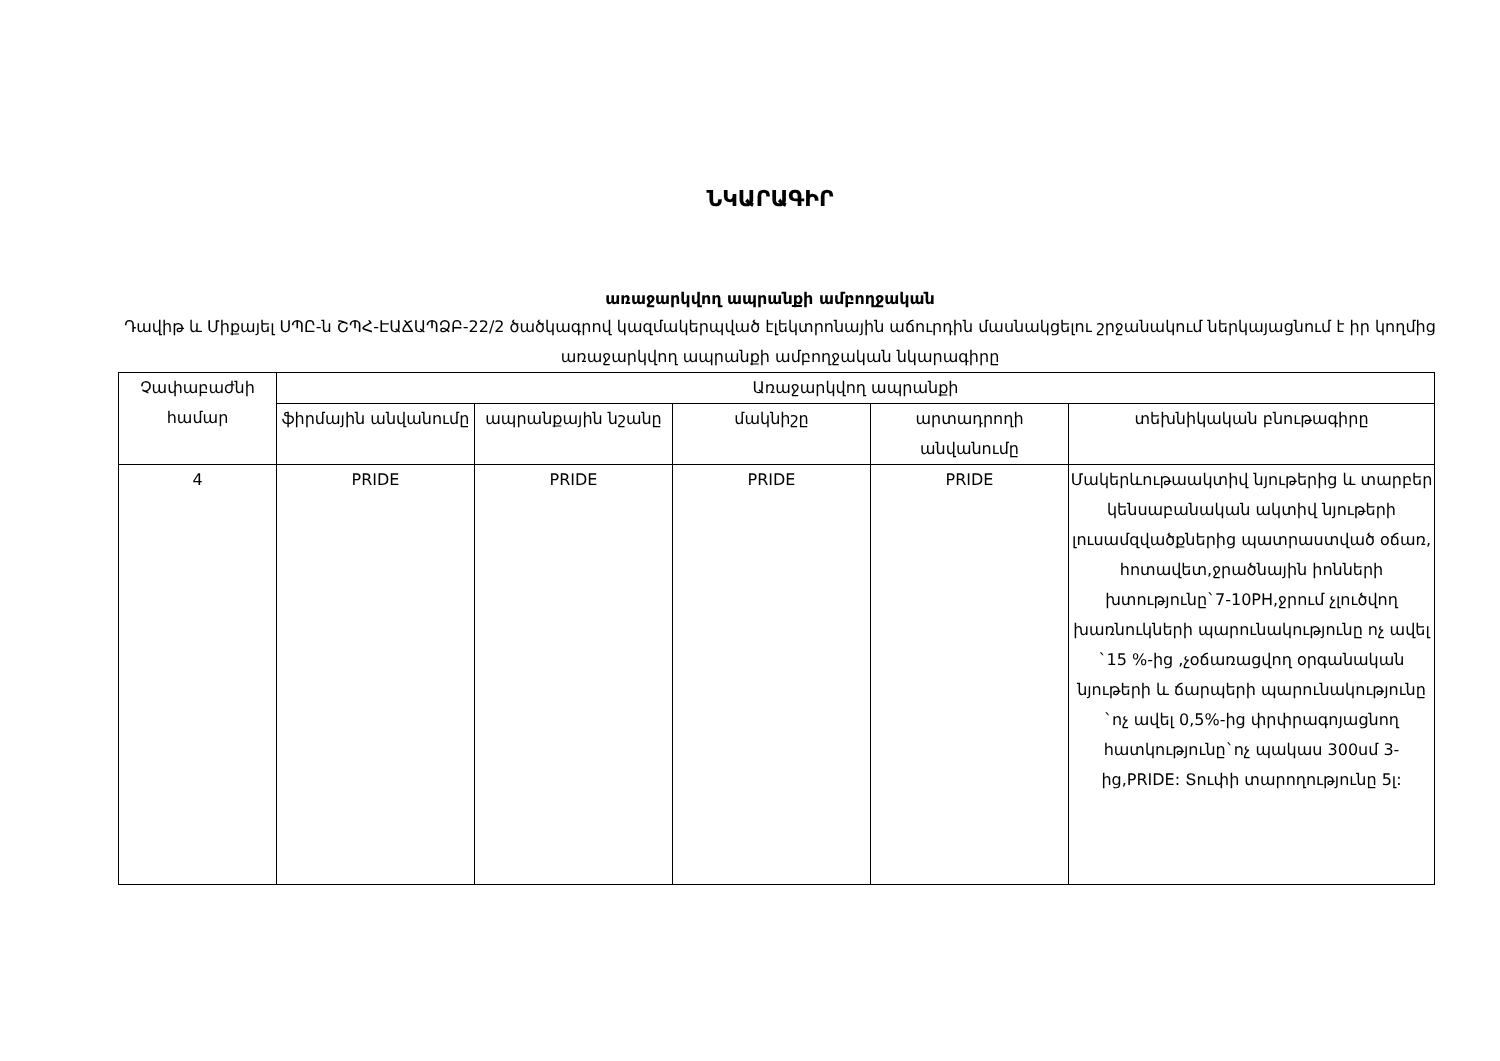ՆԿԱՐԱԳԻՐ
առաջարկվող ապրանքի ամբողջական
Դավիթ և Միքայել ՍՊԸ-ն ՇՊՀ-ԷԱՃԱՊՁԲ-22/2 ծածկագրով կազմակերպված էլեկտրոնային աճուրդին մասնակցելու շրջանակում ներկայացնում է իր կողմից առաջարկվող ապրանքի ամբողջական նկարագիրը
| Չափաբաժնի համար | Առաջարկվող ապրանքի | | | | |
| --- | --- | --- | --- | --- | --- |
| | ֆիրմային անվանումը | ապրանքային նշանը | մակնիշը | արտադրողի անվանումը | տեխնիկական բնութագիրը |
| 4 | PRIDE | PRIDE | PRIDE | PRIDE | Մակերևութաակտիվ նյութերից և տարբեր կենսաբանական ակտիվ նյութերի լուսամզվածքներից պատրաստված օճառ, հոտավետ,ջրածնային իոնների խտությունը`7-10PH,ջրում չլուծվող խառնուկների պարունակությունը ոչ ավել `15 %-ից ,չօճառացվող օրգանական նյութերի և ճարպերի պարունակությունը `ոչ ավել 0,5%-ից փրփրագոյացնող հատկությունը`ոչ պակաս 300սմ 3-ից,PRIDE: Տուփի տարողությունը 5լ: |